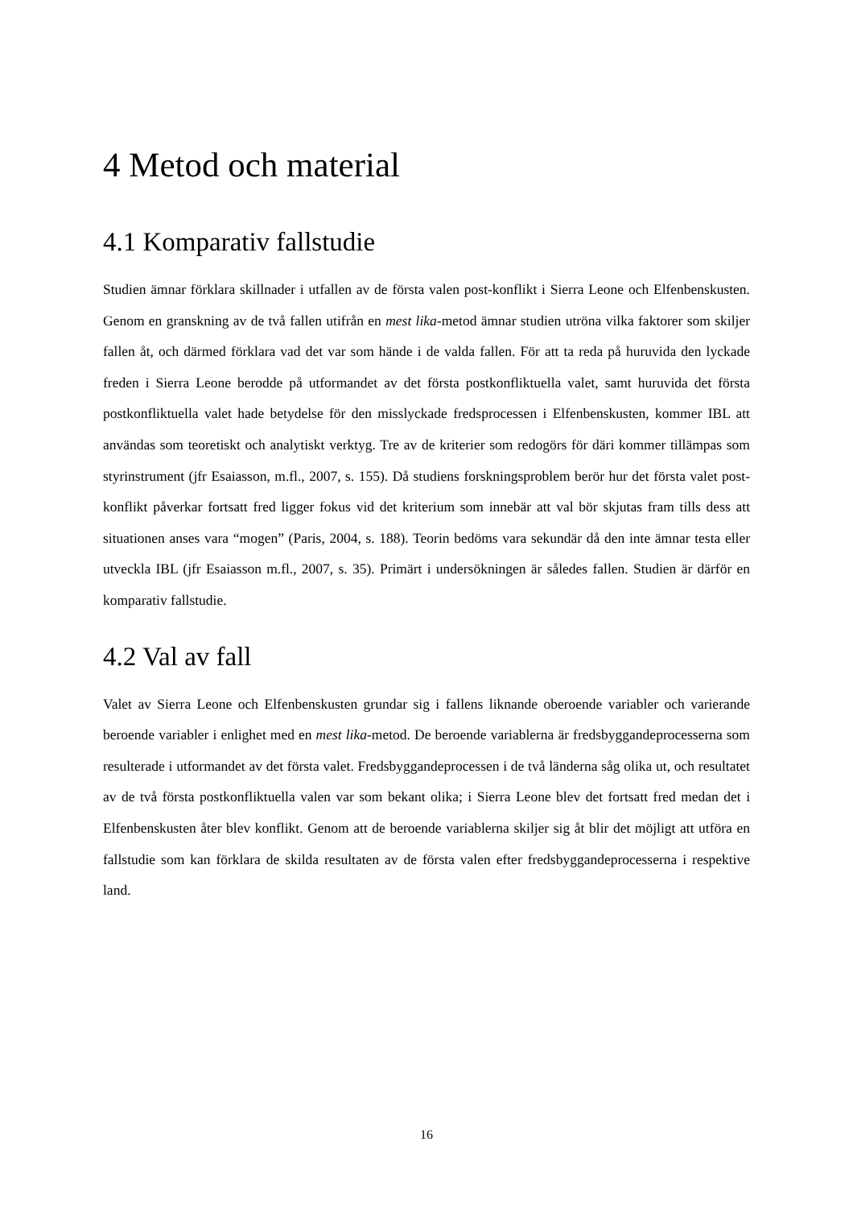4 Metod och material
4.1 Komparativ fallstudie
Studien ämnar förklara skillnader i utfallen av de första valen post-konflikt i Sierra Leone och Elfenbenskusten. Genom en granskning av de två fallen utifrån en mest lika-metod ämnar studien utröna vilka faktorer som skiljer fallen åt, och därmed förklara vad det var som hände i de valda fallen. För att ta reda på huruvida den lyckade freden i Sierra Leone berodde på utformandet av det första postkonfliktuella valet, samt huruvida det första postkonfliktuella valet hade betydelse för den misslyckade fredsprocessen i Elfenbenskusten, kommer IBL att användas som teoretiskt och analytiskt verktyg. Tre av de kriterier som redogörs för däri kommer tillämpas som styrinstrument (jfr Esaiasson, m.fl., 2007, s. 155). Då studiens forskningsproblem berör hur det första valet post-konflikt påverkar fortsatt fred ligger fokus vid det kriterium som innebär att val bör skjutas fram tills dess att situationen anses vara “mogen” (Paris, 2004, s. 188). Teorin bedöms vara sekundär då den inte ämnar testa eller utveckla IBL (jfr Esaiasson m.fl., 2007, s. 35). Primärt i undersökningen är således fallen. Studien är därför en komparativ fallstudie.
4.2 Val av fall
Valet av Sierra Leone och Elfenbenskusten grundar sig i fallens liknande oberoende variabler och varierande beroende variabler i enlighet med en mest lika-metod. De beroende variablerna är fredsbyggandeprocesserna som resulterade i utformandet av det första valet. Fredsbyggandeprocessen i de två länderna såg olika ut, och resultatet av de två första postkonfliktuella valen var som bekant olika; i Sierra Leone blev det fortsatt fred medan det i Elfenbenskusten åter blev konflikt. Genom att de beroende variablerna skiljer sig åt blir det möjligt att utföra en fallstudie som kan förklara de skilda resultaten av de första valen efter fredsbyggandeprocesserna i respektive land.
16